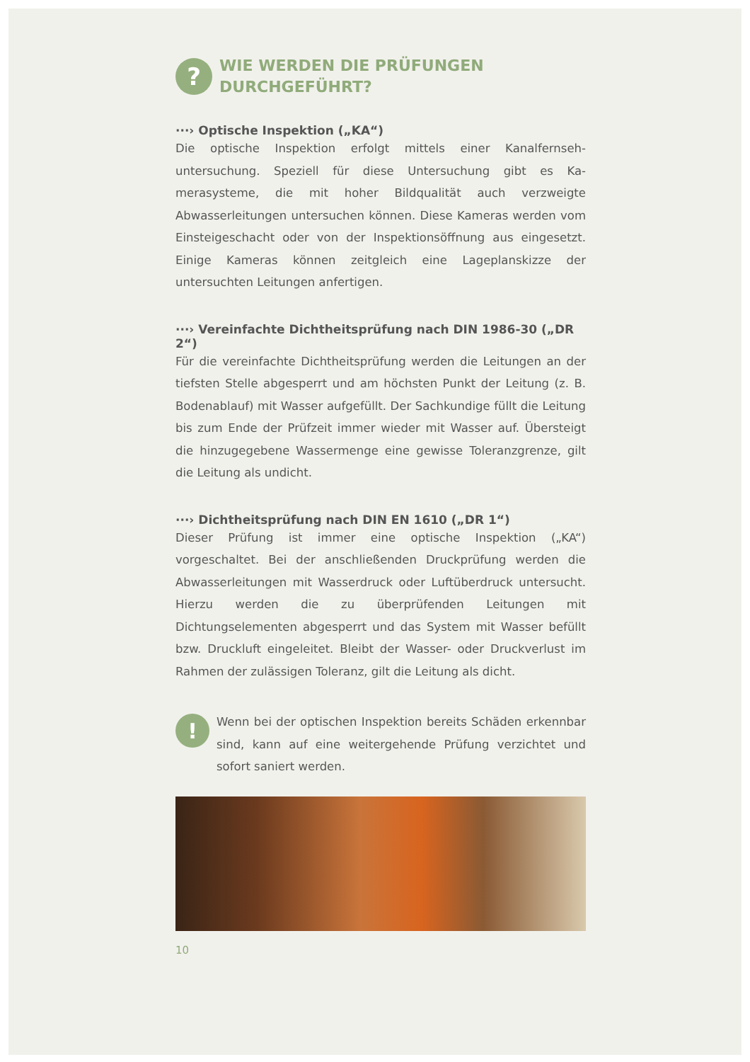?
WIE WERDEN DIE PRÜFUNGEN
DURCHGEFÜHRT?
···› Optische Inspektion („KA“)
Die optische Inspektion erfolgt mittels einer Kanalfernseh­untersuchung. Speziell für diese Untersuchung gibt es Ka­merasysteme, die mit hoher Bildqualität auch verzweigte Abwasserleitungen untersuchen können. Diese Kameras werden vom Einsteigeschacht oder von der Inspektionsöff­nung aus eingesetzt. Einige Kameras können zeitgleich eine Lageplanskizze der untersuchten Leitungen anfertigen.
···› Vereinfachte Dichtheitsprüfung nach DIN 1986-30 („DR 2“)
Für die vereinfachte Dichtheitsprüfung werden die Leitun­gen an der tiefsten Stelle abgesperrt und am höchsten Punkt der Leitung (z. B. Bodenablauf) mit Wasser aufgefüllt. Der Sachkundige füllt die Leitung bis zum Ende der Prüfzeit immer wieder mit Wasser auf. Übersteigt die hinzugegebene Wassermenge eine gewisse Toleranzgrenze, gilt die Leitung als undicht.
···› Dichtheitsprüfung nach DIN EN 1610 („DR 1“)
Dieser Prüfung ist immer eine optische Inspektion („KA“) vorgeschaltet. Bei der anschließenden Druckprüfung wer­den die Abwasserleitungen mit Wasserdruck oder Luft­überdruck untersucht. Hierzu werden die zu überprüfenden Leitungen mit Dichtungselementen abgesperrt und das Sys­tem mit Wasser befüllt bzw. Druckluft eingeleitet. Bleibt der Wasser- oder Druckverlust im Rahmen der zulässigen Tole­ranz, gilt die Leitung als dicht.
!
Wenn bei der optischen Inspektion bereits Schäden erkennbar sind, kann auf eine weitergehende Prüfung verzichtet und sofort saniert werden.
10